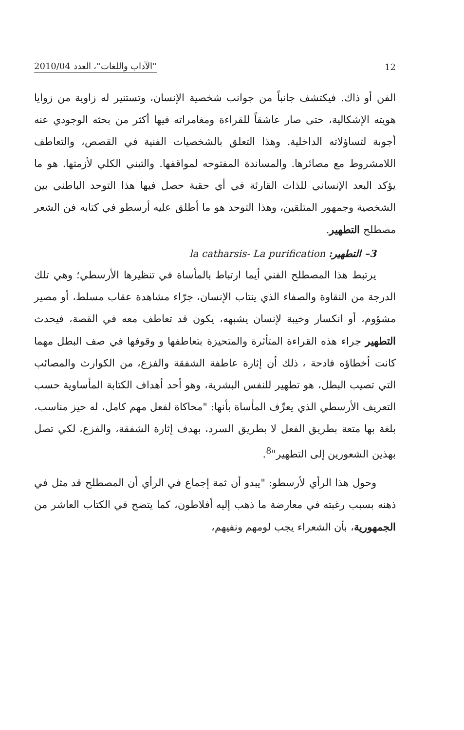12 "الآداب واللغات"، العدد 2010/04
الفن أو ذاك. فيكتشف جانباً من جوانب شخصية الإنسان، وتستنير له زاوية من زوايا هويته الإشكالية، حتى صار عاشقاً للقراءة ومغامراته فيها أكثر من بحثه الوجودي عنه أجوبة لتساؤلاته الداخلية. وهذا التعلق بالشخصيات الفنية في القصص، والتعاطف اللامشروط مع مصائرها. والمساندة المفتوحه لمواقفها. والتبني الكلي لأزمتها. هو ما يؤكد البعد الإنساني للذات القارئة في أي حقبة حصل فيها هذا التوحد الباطني بين الشخصية وجمهور المتلقين، وهذا التوحد هو ما أطلق عليه أرسطو في كتابه فن الشعر مصطلح التطهير.
3– التطهير: la catharsis- La purification
يرتبط هذا المصطلح الفني أيما ارتباط بالمأساة في تنظيرها الأرسطي؛ وهي تلك الدرجة من النقاوة والصفاء الذي ينتاب الإنسان، جرّاء مشاهدة عقاب مسلط، أو مصير مشؤوم، أو انكسار وخيبة لإنسان يشبهه، يكون قد تعاطف معه في القصة، فيحدث التطهير جراء هذه القراءة المتأثرة والمتحيزة بتعاطفها و وقوفها في صف البطل مهما كانت أخطاؤه فادحة ، ذلك أن إثارة عاطفة الشفقة والفزع، من الكوارث والمصائب التي تصيب البطل، هو تطهير للنفس البشرية، وهو أحد أهداف الكتابة المأساوية حسب التعريف الأرسطي الذي يعرِّف المأساة بأنها: "محاكاة لفعل مهم كامل، له حيز مناسب، بلغة بها متعة بطريق الفعل لا بطريق السرد، بهدف إثارة الشفقة، والفزع، لكي تصل بهذين الشعورين إلى التطهير"<sup>8</sup>.
وحول هذا الرأي لأرسطو: "يبدو أن ثمة إجماع في الرأي أن المصطلح قد مثل في ذهنه بسبب رغبته في معارضة ما ذهب إليه أفلاطون، كما يتضح في الكتاب العاشر من الجمهورية، بأن الشعراء يجب لومهم ونفيهم،